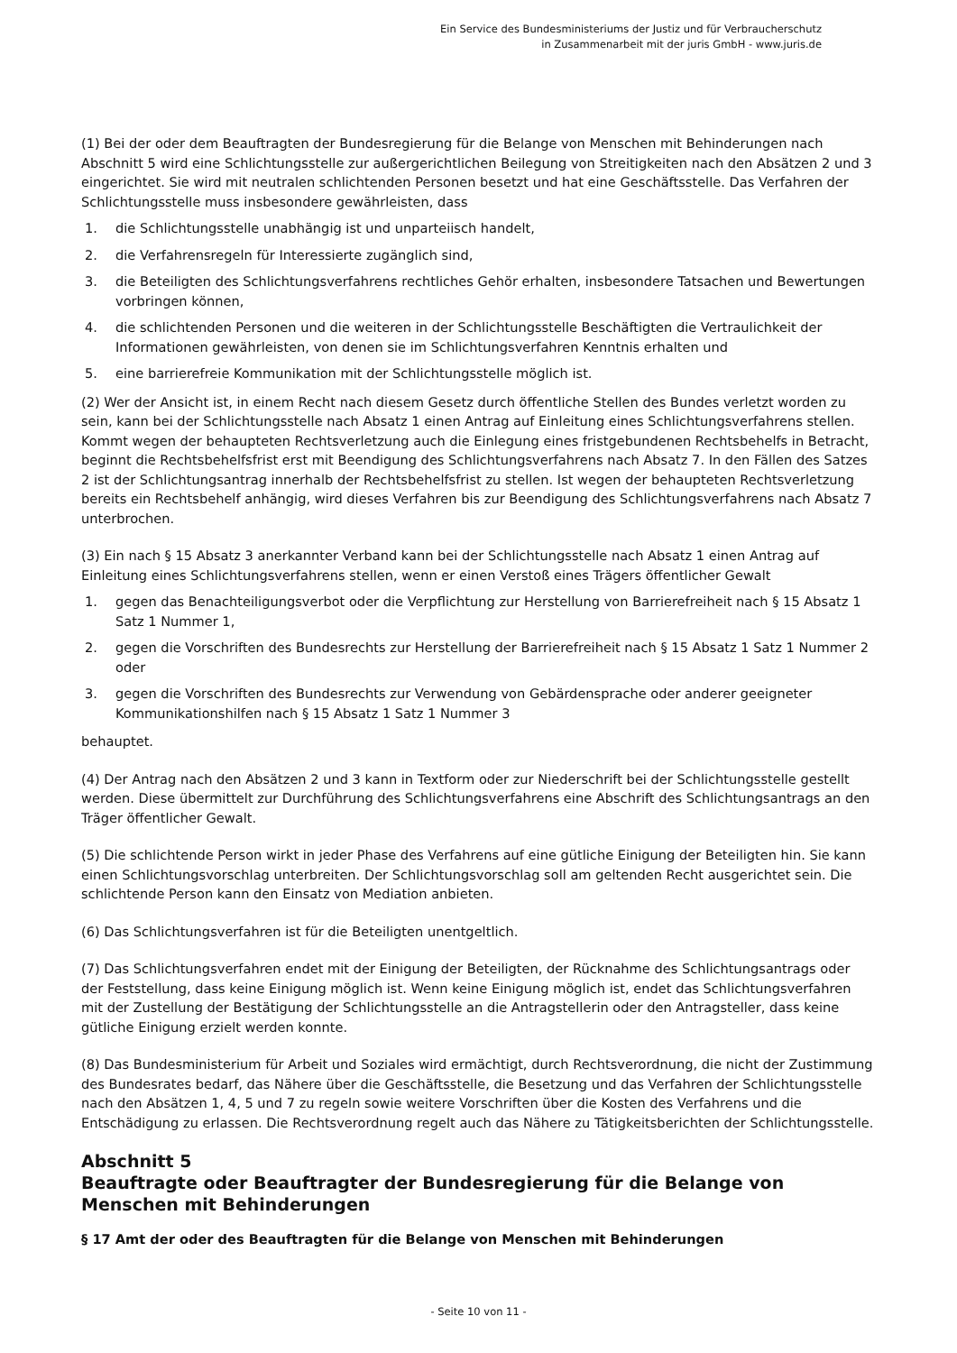Ein Service des Bundesministeriums der Justiz und für Verbraucherschutz
in Zusammenarbeit mit der juris GmbH - www.juris.de
(1) Bei der oder dem Beauftragten der Bundesregierung für die Belange von Menschen mit Behinderungen nach Abschnitt 5 wird eine Schlichtungsstelle zur außergerichtlichen Beilegung von Streitigkeiten nach den Absätzen 2 und 3 eingerichtet. Sie wird mit neutralen schlichtenden Personen besetzt und hat eine Geschäftsstelle. Das Verfahren der Schlichtungsstelle muss insbesondere gewährleisten, dass
1. die Schlichtungsstelle unabhängig ist und unparteiisch handelt,
2. die Verfahrensregeln für Interessierte zugänglich sind,
3. die Beteiligten des Schlichtungsverfahrens rechtliches Gehör erhalten, insbesondere Tatsachen und Bewertungen vorbringen können,
4. die schlichtenden Personen und die weiteren in der Schlichtungsstelle Beschäftigten die Vertraulichkeit der Informationen gewährleisten, von denen sie im Schlichtungsverfahren Kenntnis erhalten und
5. eine barrierefreie Kommunikation mit der Schlichtungsstelle möglich ist.
(2) Wer der Ansicht ist, in einem Recht nach diesem Gesetz durch öffentliche Stellen des Bundes verletzt worden zu sein, kann bei der Schlichtungsstelle nach Absatz 1 einen Antrag auf Einleitung eines Schlichtungsverfahrens stellen. Kommt wegen der behaupteten Rechtsverletzung auch die Einlegung eines fristgebundenen Rechtsbehelfs in Betracht, beginnt die Rechtsbehelfsfrist erst mit Beendigung des Schlichtungsverfahrens nach Absatz 7. In den Fällen des Satzes 2 ist der Schlichtungsantrag innerhalb der Rechtsbehelfsfrist zu stellen. Ist wegen der behaupteten Rechtsverletzung bereits ein Rechtsbehelf anhängig, wird dieses Verfahren bis zur Beendigung des Schlichtungsverfahrens nach Absatz 7 unterbrochen.
(3) Ein nach § 15 Absatz 3 anerkannter Verband kann bei der Schlichtungsstelle nach Absatz 1 einen Antrag auf Einleitung eines Schlichtungsverfahrens stellen, wenn er einen Verstoß eines Trägers öffentlicher Gewalt
1. gegen das Benachteiligungsverbot oder die Verpflichtung zur Herstellung von Barrierefreiheit nach § 15 Absatz 1 Satz 1 Nummer 1,
2. gegen die Vorschriften des Bundesrechts zur Herstellung der Barrierefreiheit nach § 15 Absatz 1 Satz 1 Nummer 2 oder
3. gegen die Vorschriften des Bundesrechts zur Verwendung von Gebärdensprache oder anderer geeigneter Kommunikationshilfen nach § 15 Absatz 1 Satz 1 Nummer 3
behauptet.
(4) Der Antrag nach den Absätzen 2 und 3 kann in Textform oder zur Niederschrift bei der Schlichtungsstelle gestellt werden. Diese übermittelt zur Durchführung des Schlichtungsverfahrens eine Abschrift des Schlichtungsantrags an den Träger öffentlicher Gewalt.
(5) Die schlichtende Person wirkt in jeder Phase des Verfahrens auf eine gütliche Einigung der Beteiligten hin. Sie kann einen Schlichtungsvorschlag unterbreiten. Der Schlichtungsvorschlag soll am geltenden Recht ausgerichtet sein. Die schlichtende Person kann den Einsatz von Mediation anbieten.
(6) Das Schlichtungsverfahren ist für die Beteiligten unentgeltlich.
(7) Das Schlichtungsverfahren endet mit der Einigung der Beteiligten, der Rücknahme des Schlichtungsantrags oder der Feststellung, dass keine Einigung möglich ist. Wenn keine Einigung möglich ist, endet das Schlichtungsverfahren mit der Zustellung der Bestätigung der Schlichtungsstelle an die Antragstellerin oder den Antragsteller, dass keine gütliche Einigung erzielt werden konnte.
(8) Das Bundesministerium für Arbeit und Soziales wird ermächtigt, durch Rechtsverordnung, die nicht der Zustimmung des Bundesrates bedarf, das Nähere über die Geschäftsstelle, die Besetzung und das Verfahren der Schlichtungsstelle nach den Absätzen 1, 4, 5 und 7 zu regeln sowie weitere Vorschriften über die Kosten des Verfahrens und die Entschädigung zu erlassen. Die Rechtsverordnung regelt auch das Nähere zu Tätigkeitsberichten der Schlichtungsstelle.
Abschnitt 5
Beauftragte oder Beauftragter der Bundesregierung für die Belange von Menschen mit Behinderungen
§ 17 Amt der oder des Beauftragten für die Belange von Menschen mit Behinderungen
- Seite 10 von 11 -